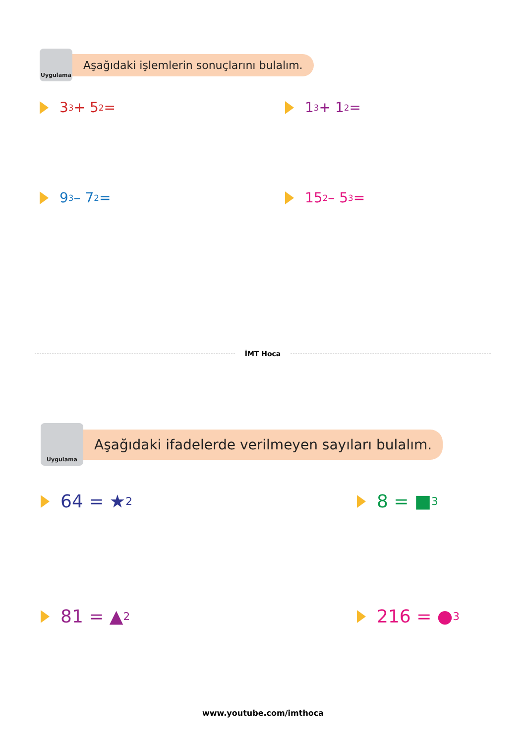Uygulama
Aşağıdaki işlemlerin sonuçlarını bulalım.
3<sup>3</sup> + 5<sup>2</sup> = 1<sup>3</sup> + 1<sup>2</sup> =
9<sup>3</sup> – 7<sup>2</sup> = 15<sup>2</sup> – 5<sup>3</sup> =
İMT Hoca
Uygulama
Aşağıdaki ifadelerde verilmeyen sayıları bulalım.
64 = ★<sup>2</sup> 8 = ■<sup>3</sup>
81 = ▲<sup>2</sup> 216 = ●<sup>3</sup>
www.youtube.com/imthoca